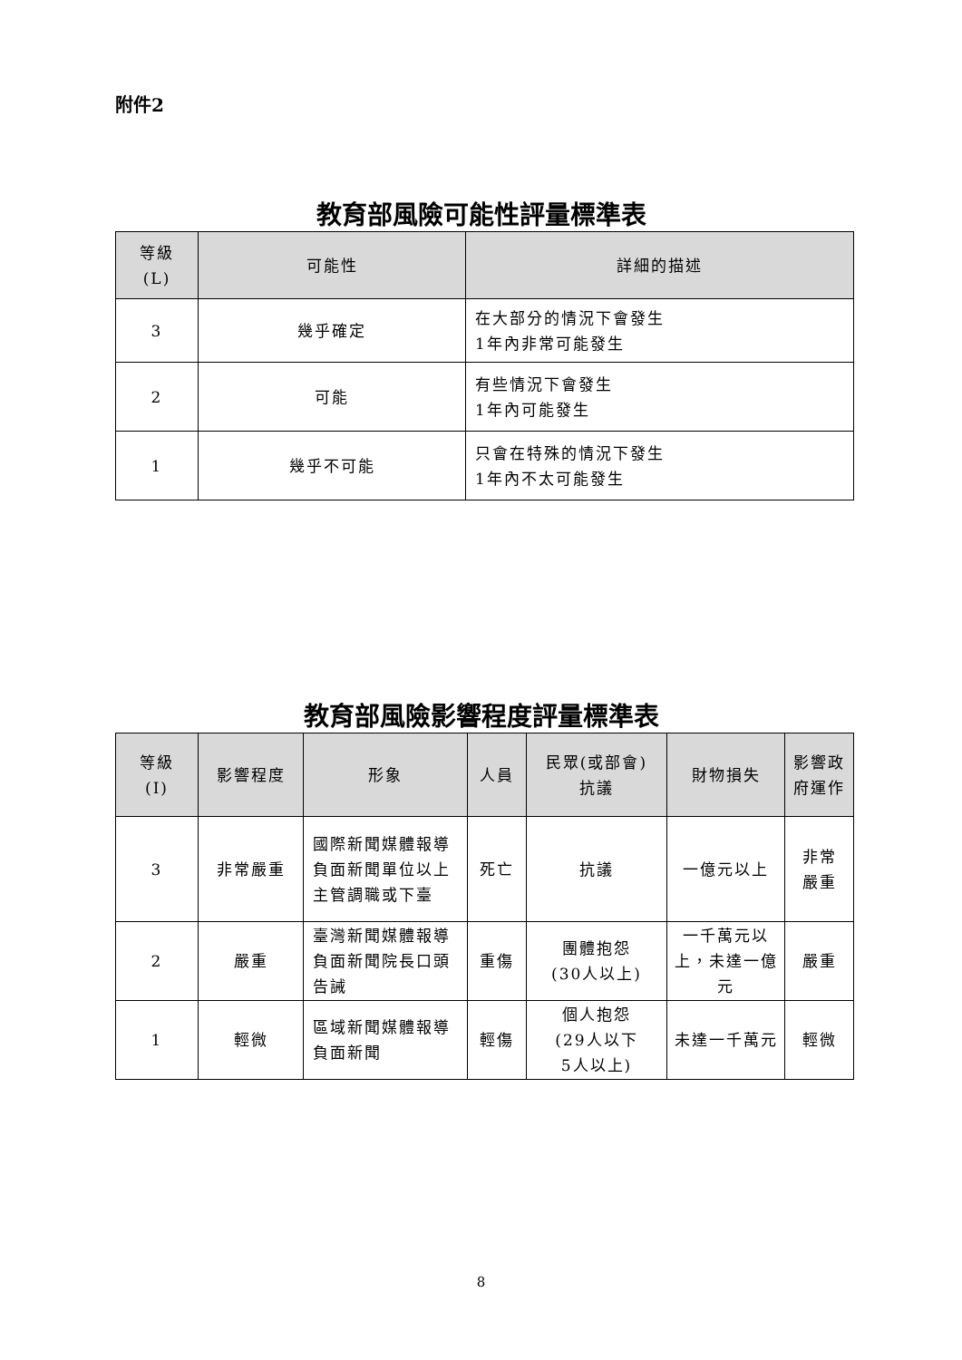附件2
教育部風險可能性評量標準表
| 等級 (L) | 可能性 | 詳細的描述 |
| --- | --- | --- |
| 3 | 幾乎確定 | 在大部分的情況下會發生 1年內非常可能發生 |
| 2 | 可能 | 有些情況下會發生 1年內可能發生 |
| 1 | 幾乎不可能 | 只會在特殊的情況下發生 1年內不太可能發生 |
教育部風險影響程度評量標準表
| 等級 (I) | 影響程度 | 形象 | 人員 | 民眾(或部會) 抗議 | 財物損失 | 影響政 府運作 |
| --- | --- | --- | --- | --- | --- | --- |
| 3 | 非常嚴重 | 國際新聞媒體報導負面新聞單位以上主管調職或下臺 | 死亡 | 抗議 | 一億元以上 | 非常 嚴重 |
| 2 | 嚴重 | 臺灣新聞媒體報導負面新聞院長口頭告誡 | 重傷 | 團體抱怨 (30人以上) | 一千萬元以上，未達一億元 | 嚴重 |
| 1 | 輕微 | 區域新聞媒體報導負面新聞 | 輕傷 | 個人抱怨 (29人以下 5人以上) | 未達一千萬元 | 輕微 |
8